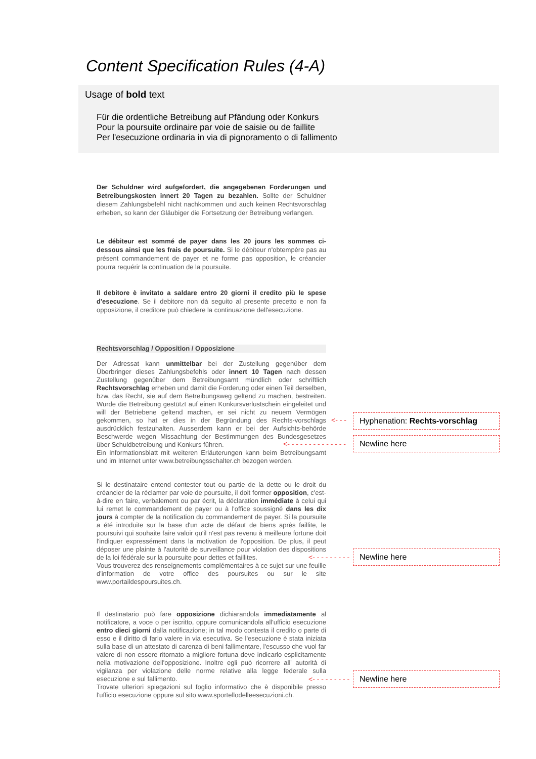Content Specification Rules (4-A)
Usage of bold text
Für die ordentliche Betreibung auf Pfändung oder Konkurs
Pour la poursuite ordinaire par voie de saisie ou de faillite
Per l'esecuzione ordinaria in via di pignoramento o di fallimento
Der Schuldner wird aufgefordert, die angegebenen Forderungen und Betreibungskosten innert 20 Tagen zu bezahlen. Sollte der Schuldner diesem Zahlungsbefehl nicht nachkommen und auch keinen Rechtsvorschlag erheben, so kann der Gläubiger die Fortsetzung der Betreibung verlangen.
Le débiteur est sommé de payer dans les 20 jours les sommes ci-dessous ainsi que les frais de poursuite. Si le débiteur n'obtempère pas au présent commandement de payer et ne forme pas opposition, le créancier pourra requérir la continuation de la poursuite.
Il debitore è invitato a saldare entro 20 giorni il credito più le spese d'esecuzione. Se il debitore non dà seguito al presente precetto e non fa opposizione, il creditore può chiedere la continuazione dell'esecuzione.
Rechtsvorschlag / Opposition / Opposizione
Der Adressat kann unmittelbar bei der Zustellung gegenüber dem Überbringer dieses Zahlungsbefehls oder innert 10 Tagen nach dessen Zustellung gegenüber dem Betreibungsamt mündlich oder schriftlich Rechtsvorschlag erheben und damit die Forderung oder einen Teil derselben, bzw. das Recht, sie auf dem Betreibungsweg geltend zu machen, bestreiten. Wurde die Betreibung gestützt auf einen Konkursverlustschein eingeleitet und will der Betriebene geltend machen, er sei nicht zu neuem Vermögen gekommen, so hat er dies in der Begründung des Rechts-vorschlags ausdrücklich festzuhalten. Ausserdem kann er bei der Aufsichts-behörde Beschwerde wegen Missachtung der Bestimmungen des Bundesgesetzes über Schuldbetreibung und Konkurs führen.
Ein Informationsblatt mit weiteren Erläuterungen kann beim Betreibungsamt und im Internet unter www.betreibungsschalter.ch bezogen werden.
Si le destinataire entend contester tout ou partie de la dette ou le droit du créancier de la réclamer par voie de poursuite, il doit former opposition, c'est-à-dire en faire, verbalement ou par écrit, la déclaration immédiate à celui qui lui remet le commandement de payer ou à l'office soussigné dans les dix jours à compter de la notification du commandement de payer. Si la poursuite a été introduite sur la base d'un acte de défaut de biens après faillite, le poursuivi qui souhaite faire valoir qu'il n'est pas revenu à meilleure fortune doit l'indiquer expressément dans la motivation de l'opposition. De plus, il peut déposer une plainte à l'autorité de surveillance pour violation des dispositions de la loi fédérale sur la poursuite pour dettes et faillites.
Vous trouverez des renseignements complémentaires à ce sujet sur une feuille d'information de votre office des poursuites ou sur le site www.portaildespoursuites.ch.
Il destinatario può fare opposizione dichiarandola immediatamente al notificatore, a voce o per iscritto, oppure comunicandola all'ufficio esecuzione entro dieci giorni dalla notificazione; in tal modo contesta il credito o parte di esso e il diritto di farlo valere in via esecutiva. Se l'esecuzione è stata iniziata sulla base di un attestato di carenza di beni fallimentare, l'escusso che vuol far valere di non essere ritornato a migliore fortuna deve indicarlo esplicitamente nella motivazione dell'opposizione. Inoltre egli può ricorrere all' autorità di vigilanza per violazione delle norme relative alla legge federale sulla esecuzione e sul fallimento.
Trovate ulteriori spiegazioni sul foglio informativo che è disponibile presso l'ufficio esecuzione oppure sul sito www.sportellodelleesecuzioni.ch.
<- - - Hyphenation: Rechts-vorschlag
<- - - - - - - - - - - - - - Newline here
<- - - - - - - - - Newline here
<- - - - - - - - - Newline here